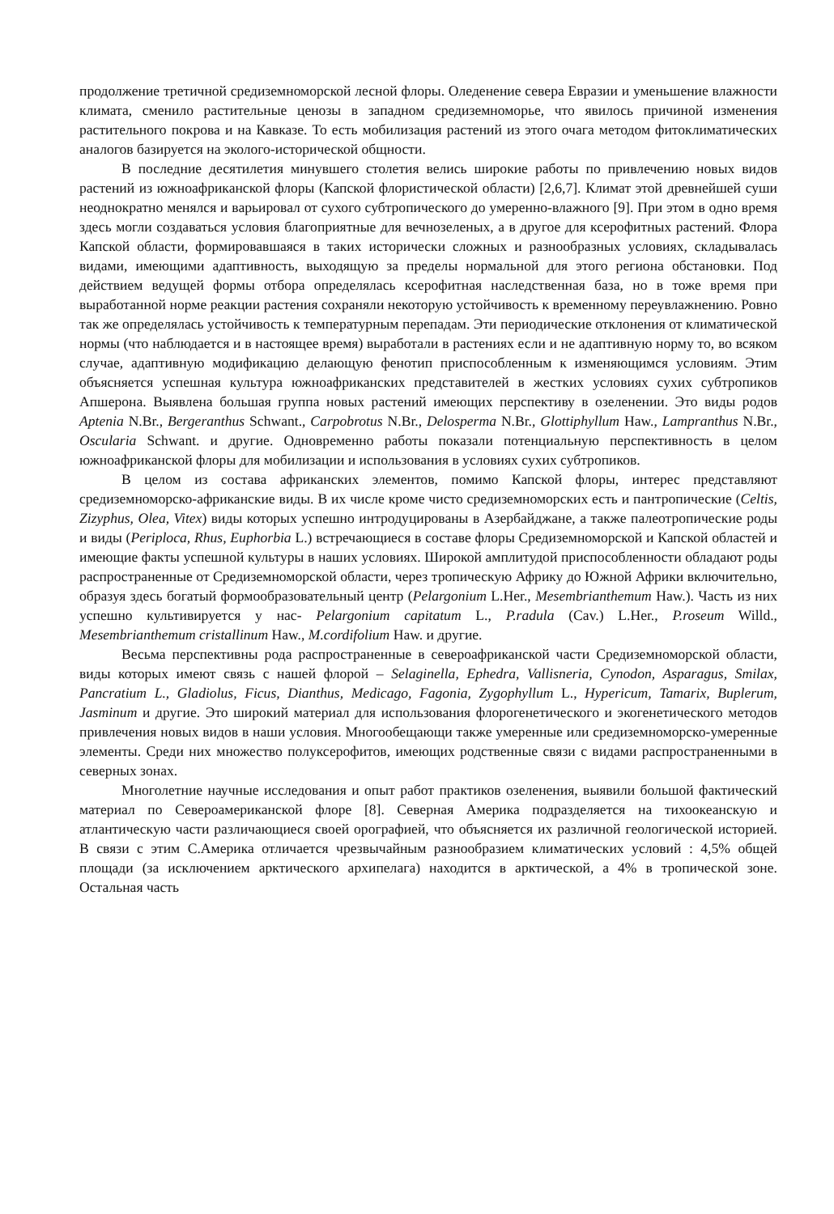продолжение третичной средиземноморской лесной флоры. Оледенение севера Евразии и уменьшение влажности климата, сменило растительные ценозы в западном средиземноморье, что явилось причиной изменения растительного покрова и на Кавказе. То есть мобилизация растений из этого очага методом фитоклиматических аналогов базируется на эколого-исторической общности.
В последние десятилетия минувшего столетия велись широкие работы по привлечению новых видов растений из южноафриканской флоры (Капской флористической области) [2,6,7]. Климат этой древнейшей суши неоднократно менялся и варьировал от сухого субтропического до умеренно-влажного [9]. При этом в одно время здесь могли создаваться условия благоприятные для вечнозеленых, а в другое для ксерофитных растений. Флора Капской области, формировавшаяся в таких исторически сложных и разнообразных условиях, складывалась видами, имеющими адаптивность, выходящую за пределы нормальной для этого региона обстановки. Под действием ведущей формы отбора определялась ксерофитная наследственная база, но в тоже время при выработанной норме реакции растения сохраняли некоторую устойчивость к временному переувлажнению. Ровно так же определялась устойчивость к температурным перепадам. Эти периодические отклонения от климатической нормы (что наблюдается и в настоящее время) выработали в растениях если и не адаптивную норму то, во всяком случае, адаптивную модификацию делающую фенотип приспособленным к изменяющимся условиям. Этим объясняется успешная культура южноафриканских представителей в жестких условиях сухих субтропиков Апшерона. Выявлена большая группа новых растений имеющих перспективу в озеленении. Это виды родов Aptenia N.Br., Bergeranthus Schwant., Carpobrotus N.Br., Delosperma N.Br., Glottiphyllum Haw., Lampranthus N.Br., Oscularia Schwant. и другие. Одновременно работы показали потенциальную перспективность в целом южноафриканской флоры для мобилизации и использования в условиях сухих субтропиков.
В целом из состава африканских элементов, помимо Капской флоры, интерес представляют средиземноморско-африканские виды. В их числе кроме чисто средиземноморских есть и пантропические (Celtis, Zizyphus, Olea, Vitex) виды которых успешно интродуцированы в Азербайджане, а также палеотропические роды и виды (Periploca, Rhus, Euphorbia L.) встречающиеся в составе флоры Средиземноморской и Капской областей и имеющие факты успешной культуры в наших условиях. Широкой амплитудой приспособленности обладают роды распространенные от Средиземноморской области, через тропическую Африку до Южной Африки включительно, образуя здесь богатый формообразовательный центр (Pelargonium L.Her., Mesembrianthemum Haw.). Часть из них успешно культивируется у нас- Pelargonium capitatum L., P.radula (Cav.) L.Her., P.roseum Willd., Mesembrianthemum cristallinum Haw., M.cordifolium Haw. и другие.
Весьма перспективны рода распространенные в североафриканской части Средиземноморской области, виды которых имеют связь с нашей флорой – Selaginella, Ephedra, Vallisneria, Cynodon, Asparagus, Smilax, Pancratium L., Gladiolus, Ficus, Dianthus, Medicago, Fagonia, Zygophyllum L., Hypericum, Tamarix, Buplerum, Jasminum и другие. Это широкий материал для использования флорогенетического и экогенетического методов привлечения новых видов в наши условия. Многообещающи также умеренные или средиземноморско-умеренные элементы. Среди них множество полуксерофитов, имеющих родственные связи с видами распространенными в северных зонах.
Многолетние научные исследования и опыт работ практиков озеленения, выявили большой фактический материал по Североамериканской флоре [8]. Северная Америка подразделяется на тихоокеанскую и атлантическую части различающиеся своей орографией, что объясняется их различной геологической историей. В связи с этим С.Америка отличается чрезвычайным разнообразием климатических условий : 4,5% общей площади (за исключением арктического архипелага) находится в арктической, а 4% в тропической зоне. Остальная часть